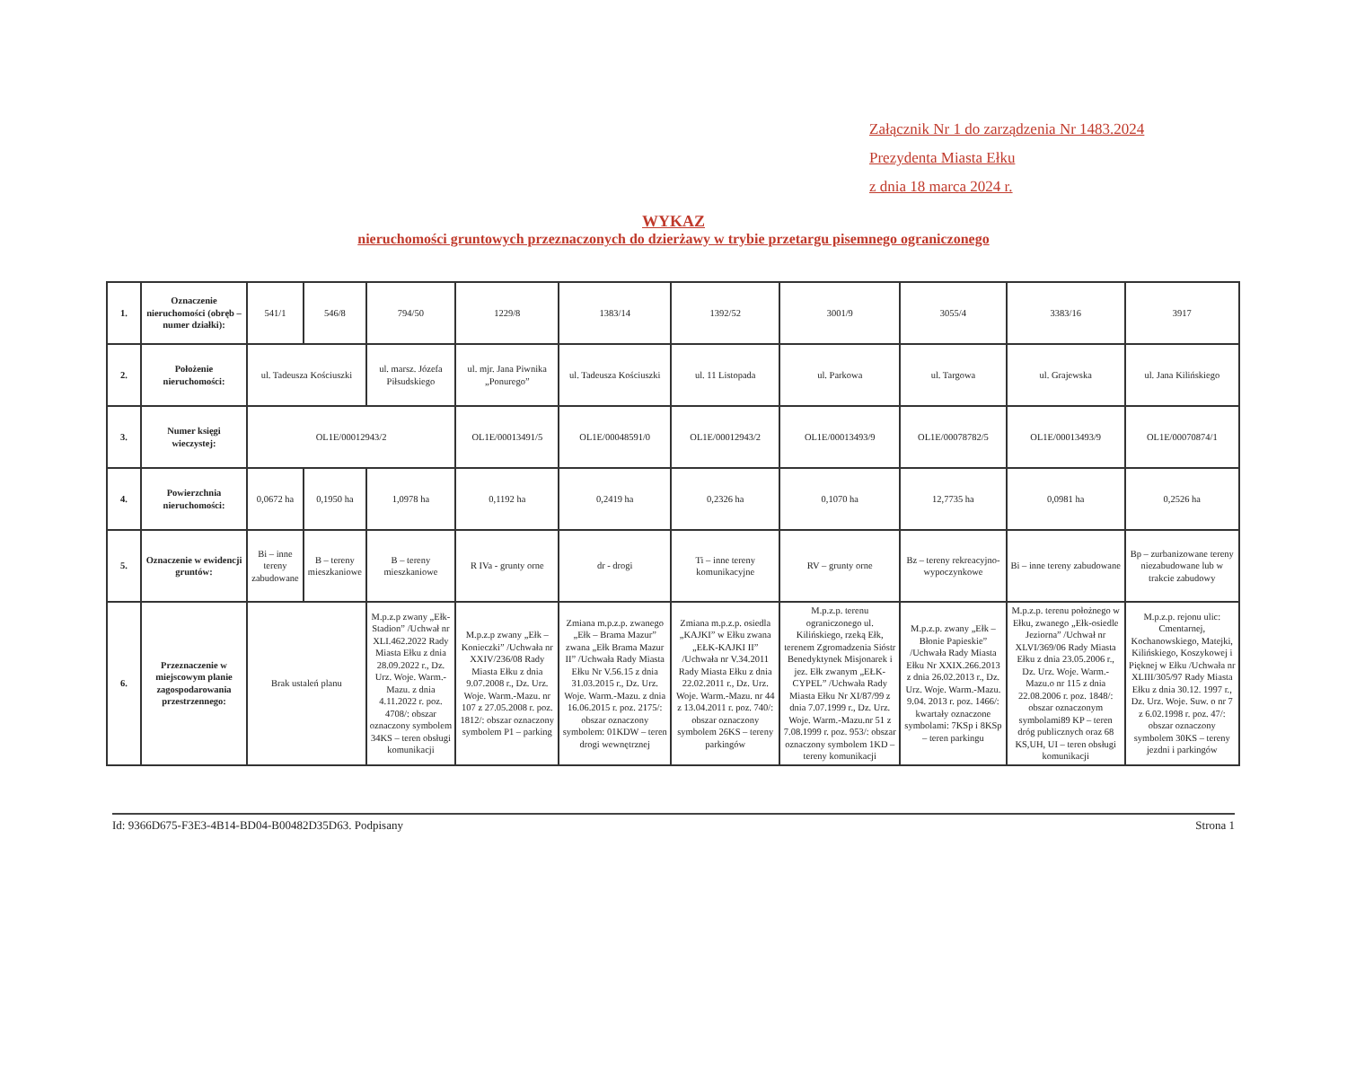Załącznik Nr 1 do zarządzenia Nr 1483.2024
Prezydenta Miasta Ełku
z dnia 18 marca 2024 r.
WYKAZ
nieruchomości gruntowych przeznaczonych do dzierżawy w trybie przetargu pisemnego ograniczonego
| 1. | Oznaczenie nieruchomości (obręb – numer działki): | 541/1 | 546/8 | 794/50 | 1229/8 | 1383/14 | 1392/52 | 3001/9 | 3055/4 | 3383/16 | 3917 |
| 2. | Położenie nieruchomości: | ul. Tadeusza Kościuszki | | ul. marsz. Józefa Piłsudskiego | ul. mjr. Jana Piwnika „Ponurego” | ul. Tadeusza Kościuszki | ul. 11 Listopada | ul. Parkowa | ul. Targowa | ul. Grajewska | ul. Jana Kilińskiego |
| 3. | Numer księgi wieczystej: | OL1E/00012943/2 | | | OL1E/00013491/5 | OL1E/00048591/0 | OL1E/00012943/2 | OL1E/00013493/9 | OL1E/00078782/5 | OL1E/00013493/9 | OL1E/00070874/1 |
| 4. | Powierzchnia nieruchomości: | 0,0672 ha | 0,1950 ha | 1,0978 ha | 0,1192 ha | 0,2419 ha | 0,2326 ha | 0,1070 ha | 12,7735 ha | 0,0981 ha | 0,2526 ha |
| 5. | Oznaczenie w ewidencji gruntów: | Bi – inne tereny zabudowane | B – tereny mieszkaniowe | B – tereny mieszkaniowe | R IVa - grunty orne | dr - drogi | Ti – inne tereny komunikacyjne | RV – grunty orne | Bz – tereny rekreacyjno-wypoczynkowe | Bi – inne tereny zabudowane | Bp – zurbanizowane tereny niezabudowane lub w trakcie zabudowy |
| 6. | Przeznaczenie w miejscowym planie zagospodarowania przestrzennego: | Brak ustaleń planu | | M.p.z.p zwany „Ełk-Stadion” /Uchwał nr XLI.462.2022 Rady Miasta Ełku z dnia 28.09.2022 r., Dz. Urz. Woje. Warm.-Mazu. z dnia 4.11.2022 r. poz. 4708/: obszar oznaczony symbolem 34KS – teren obsługi komunikacji | M.p.z.p zwany „Ełk – Konieczki” /Uchwała nr XXIV/236/08 Rady Miasta Ełku z dnia 9.07.2008 r., Dz. Urz. Woje. Warm.-Mazu. nr 107 z 27.05.2008 r. poz. 1812/: obszar oznaczony symbolem P1 – parking | Zmiana m.p.z.p. zwanego „Ełk – Brama Mazur” zwana „Ełk Brama Mazur II” /Uchwała Rady Miasta Ełku Nr V.56.15 z dnia 31.03.2015 r., Dz. Urz. Woje. Warm.-Mazu. z dnia 16.06.2015 r. poz. 2175/: obszar oznaczony symbolem: 01KDW – teren drogi wewnętrznej | Zmiana m.p.z.p. osiedla „KAJKI” w Ełku zwana „EŁK-KAJKI II” /Uchwała nr V.34.2011 Rady Miasta Ełku z dnia 22.02.2011 r., Dz. Urz. Woje. Warm.-Mazu. nr 44 z 13.04.2011 r. poz. 740/: obszar oznaczony symbolem 26KS – tereny parkingów | M.p.z.p. terenu ograniczonego ul. Kilińskiego, rzeką Ełk, terenem Zgromadzenia Sióstr Benedyktynek Misjonarek i jez. Ełk zwanym „EŁK-CYPEL” /Uchwała Rady Miasta Ełku Nr XI/87/99 z dnia 7.07.1999 r., Dz. Urz. Woje. Warm.-Mazu.nr 51 z 7.08.1999 r. poz. 953/: obszar oznaczony symbolem 1KD – tereny komunikacji | M.p.z.p. zwany „Ełk – Błonie Papieskie” /Uchwała Rady Miasta Ełku Nr XXIX.266.2013 z dnia 26.02.2013 r., Dz. Urz. Woje. Warm.-Mazu. 9.04. 2013 r. poz. 1466/: kwartały oznaczone symbolami: 7KSp i 8KSp – teren parkingu | M.p.z.p. terenu położnego w Ełku, zwanego „Ełk-osiedle Jeziorna” /Uchwał nr XLVI/369/06 Rady Miasta Ełku z dnia 23.05.2006 r., Dz. Urz. Woje. Warm.-Mazu.o nr 115 z dnia 22.08.2006 r. poz. 1848/: obszar oznaczonym symbolami89 KP – teren dróg publicznych oraz 68 KS,UH, UI – teren obsługi komunikacji | M.p.z.p. rejonu ulic: Cmentarnej, Kochanowskiego, Matejki, Kilińskiego, Koszykowej i Pięknej w Ełku /Uchwała nr XLIII/305/97 Rady Miasta Ełku z dnia 30.12. 1997 r., Dz. Urz. Woje. Suw. o nr 7 z 6.02.1998 r. poz. 47/: obszar oznaczony symbolem 30KS – tereny jezdni i parkingów |
Id: 9366D675-F3E3-4B14-BD04-B00482D35D63. Podpisany Strona 1